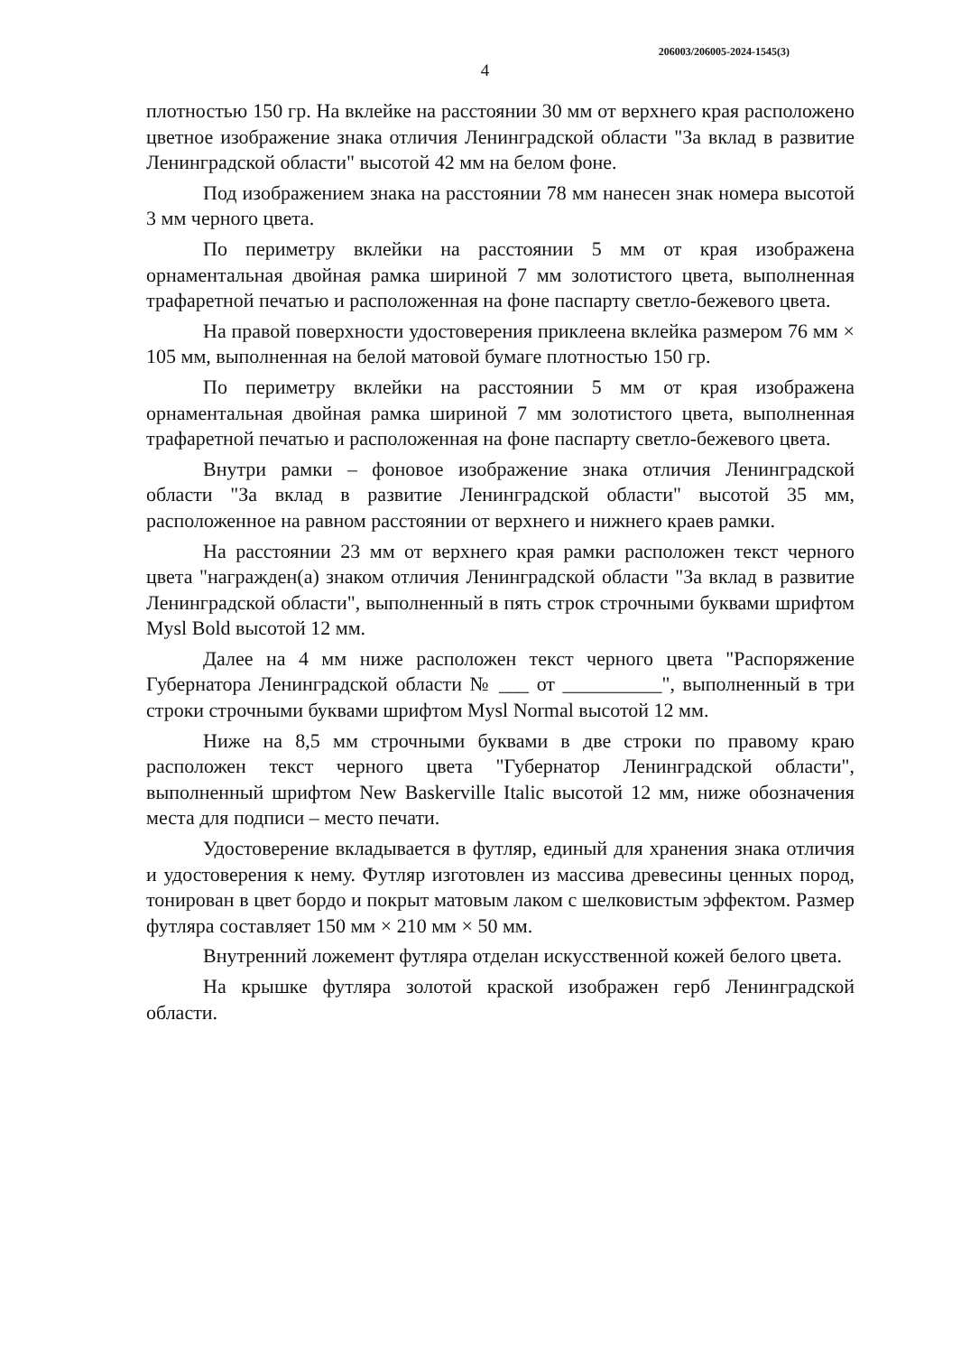206003/206005-2024-1545(3)
4
плотностью 150 гр. На вклейке на расстоянии 30 мм от верхнего края расположено цветное изображение знака отличия Ленинградской области "За вклад в развитие Ленинградской области" высотой 42 мм на белом фоне.
Под изображением знака на расстоянии 78 мм нанесен знак номера высотой 3 мм черного цвета.
По периметру вклейки на расстоянии 5 мм от края изображена орнаментальная двойная рамка шириной 7 мм золотистого цвета, выполненная трафаретной печатью и расположенная на фоне паспарту светло-бежевого цвета.
На правой поверхности удостоверения приклеена вклейка размером 76 мм × 105 мм, выполненная на белой матовой бумаге плотностью 150 гр.
По периметру вклейки на расстоянии 5 мм от края изображена орнаментальная двойная рамка шириной 7 мм золотистого цвета, выполненная трафаретной печатью и расположенная на фоне паспарту светло-бежевого цвета.
Внутри рамки – фоновое изображение знака отличия Ленинградской области "За вклад в развитие Ленинградской области" высотой 35 мм, расположенное на равном расстоянии от верхнего и нижнего краев рамки.
На расстоянии 23 мм от верхнего края рамки расположен текст черного цвета "награжден(а) знаком отличия Ленинградской области "За вклад в развитие Ленинградской области", выполненный в пять строк строчными буквами шрифтом Mysl Bold высотой 12 мм.
Далее на 4 мм ниже расположен текст черного цвета "Распоряжение Губернатора Ленинградской области № ___ от __________", выполненный в три строки строчными буквами шрифтом Mysl Normal высотой 12 мм.
Ниже на 8,5 мм строчными буквами в две строки по правому краю расположен текст черного цвета "Губернатор Ленинградской области", выполненный шрифтом New Baskerville Italic высотой 12 мм, ниже обозначения места для подписи – место печати.
Удостоверение вкладывается в футляр, единый для хранения знака отличия и удостоверения к нему. Футляр изготовлен из массива древесины ценных пород, тонирован в цвет бордо и покрыт матовым лаком с шелковистым эффектом. Размер футляра составляет 150 мм × 210 мм × 50 мм.
Внутренний ложемент футляра отделан искусственной кожей белого цвета.
На крышке футляра золотой краской изображен герб Ленинградской области.